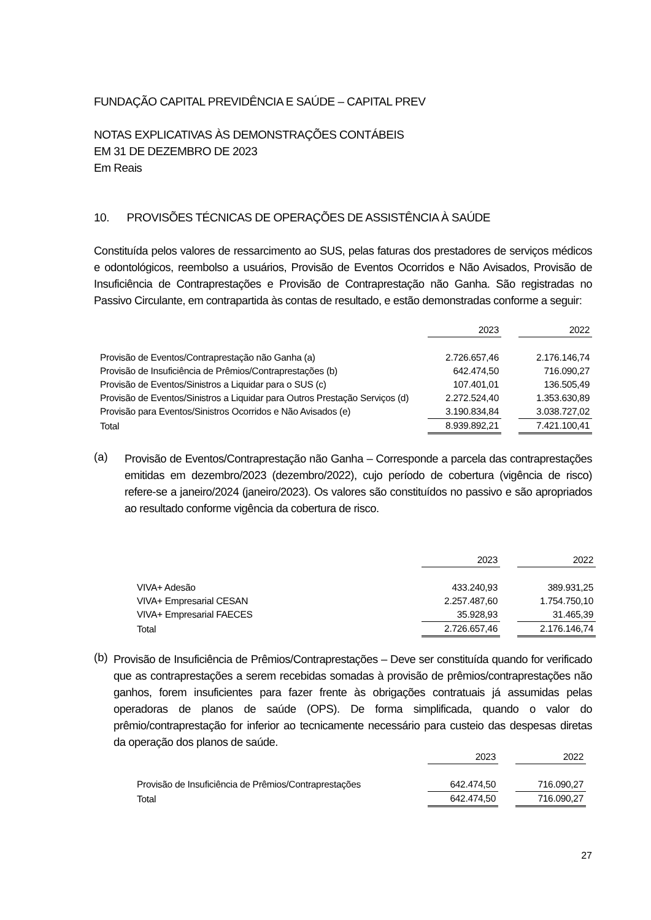FUNDAÇÃO CAPITAL PREVIDÊNCIA E SAÚDE – CAPITAL PREV
NOTAS EXPLICATIVAS ÀS DEMONSTRAÇÕES CONTÁBEIS
EM 31 DE DEZEMBRO DE 2023
Em Reais
10. PROVISÕES TÉCNICAS DE OPERAÇÕES DE ASSISTÊNCIA À SAÚDE
Constituída pelos valores de ressarcimento ao SUS, pelas faturas dos prestadores de serviços médicos e odontológicos, reembolso a usuários, Provisão de Eventos Ocorridos e Não Avisados, Provisão de Insuficiência de Contraprestações e Provisão de Contraprestação não Ganha. São registradas no Passivo Circulante, em contrapartida às contas de resultado, e estão demonstradas conforme a seguir:
| | 2023 | | 2022 |
| Provisão de Eventos/Contraprestação não Ganha (a) | 2.726.657,46 | | 2.176.146,74 |
| Provisão de Insuficiência de Prêmios/Contraprestações (b) | 642.474,50 | | 716.090,27 |
| Provisão de Eventos/Sinistros a Liquidar para o SUS (c) | 107.401,01 | | 136.505,49 |
| Provisão de Eventos/Sinistros a Liquidar para Outros Prestação Serviços (d) | 2.272.524,40 | | 1.353.630,89 |
| Provisão para Eventos/Sinistros Ocorridos e Não Avisados (e) | 3.190.834,84 | | 3.038.727,02 |
| Total | 8.939.892,21 | | 7.421.100,41 |
(a)
Provisão de Eventos/Contraprestação não Ganha – Corresponde a parcela das contraprestações emitidas em dezembro/2023 (dezembro/2022), cujo período de cobertura (vigência de risco) refere-se a janeiro/2024 (janeiro/2023). Os valores são constituídos no passivo e são apropriados ao resultado conforme vigência da cobertura de risco.
| | 2023 | | 2022 |
| VIVA+ Adesão | 433.240,93 | | 389.931,25 |
| VIVA+ Empresarial CESAN | 2.257.487,60 | | 1.754.750,10 |
| VIVA+ Empresarial FAECES | 35.928,93 | | 31.465,39 |
| Total | 2.726.657,46 | | 2.176.146,74 |
(b)
Provisão de Insuficiência de Prêmios/Contraprestações – Deve ser constituída quando for verificado que as contraprestações a serem recebidas somadas à provisão de prêmios/contraprestações não ganhos, forem insuficientes para fazer frente às obrigações contratuais já assumidas pelas operadoras de planos de saúde (OPS). De forma simplificada, quando o valor do prêmio/contraprestação for inferior ao tecnicamente necessário para custeio das despesas diretas da operação dos planos de saúde.
| | 2023 | | 2022 |
| Provisão de Insuficiência de Prêmios/Contraprestações | 642.474,50 | | 716.090,27 |
| Total | 642.474,50 | | 716.090,27 |
27